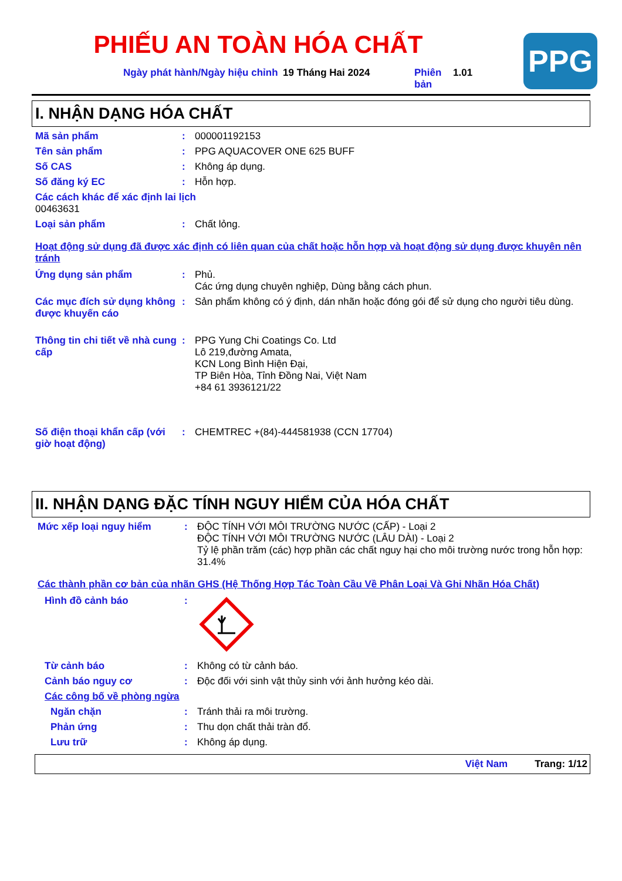PHIẾU AN TOÀN HÓA CHẤT
PPG
Ngày phát hành/Ngày hiệu chỉnh
19 Tháng Hai 2024 Phiên bản
1.01
I. NHẬN DẠNG HÓA CHẤT
Mã sản phẩm : 000001192153
Tên sản phẩm : PPG AQUACOVER ONE 625 BUFF
Số CAS : Không áp dụng.
Số đăng ký EC : Hỗn hợp.
Các cách khác để xác định lai lịch
00463631
Loại sản phẩm : Chất lỏng.
Hoạt động sử dụng đã được xác định có liên quan của chất hoặc hỗn hợp và hoạt động sử dụng được khuyên nên tránh
Ứng dụng sản phẩm : Phủ.
Các ứng dụng chuyên nghiệp, Dùng bằng cách phun.
Các mục đích sử dụng không được khuyến cáo
: Sản phẩm không có ý định, dán nhãn hoặc đóng gói để sử dụng cho người tiêu dùng.
Thông tin chi tiết về nhà cung cấp
: PPG Yung Chi Coatings Co. Ltd
Lô 219,đường Amata,
KCN Long Bình Hiện Đại,
TP Biên Hòa, Tỉnh Đồng Nai, Việt Nam
+84 61 3936121/22
Số điện thoại khẩn cấp (với giờ hoạt động)
: CHEMTREC +(84)-444581938 (CCN 17704)
II. NHẬN DẠNG ĐẶC TÍNH NGUY HIỂM CỦA HÓA CHẤT
Mức xếp loại nguy hiểm : ĐỘC TÍNH VỚI MÔI TRƯỜNG NƯỚC (CẤP) - Loại 2
ĐỘC TÍNH VỚI MÔI TRƯỜNG NƯỚC (LÂU DÀI) - Loại 2
Tỷ lệ phần trăm (các) hợp phần các chất nguy hại cho môi trường nước trong hỗn hợp: 31.4%
Các thành phần cơ bản của nhãn GHS (Hệ Thống Hợp Tác Toàn Cầu Về Phân Loại Và Ghi Nhãn Hóa Chất)
Hình đồ cảnh báo :
Từ cảnh báo : Không có từ cảnh báo.
Cảnh báo nguy cơ : Độc đối với sinh vật thủy sinh với ảnh hưởng kéo dài.
Các công bố về phòng ngừa
Ngăn chặn : Tránh thải ra môi trường.
Phản ứng : Thu dọn chất thải tràn đổ.
Lưu trữ : Không áp dụng.
Việt Nam Trang: 1/12